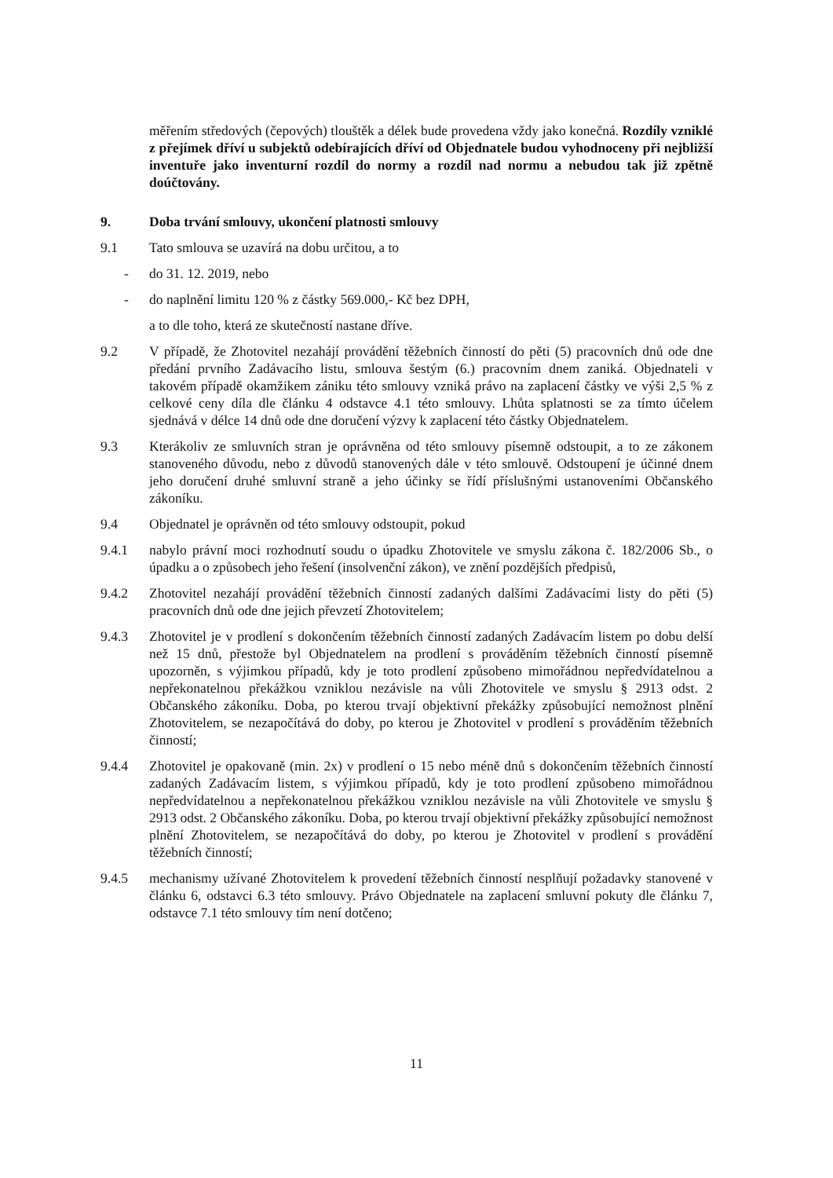měřením středových (čepových) tlouštěk a délek bude provedena vždy jako konečná. Rozdíly vzniklé z přejímek dříví u subjektů odebírajících dříví od Objednatele budou vyhodnoceny při nejbližší inventuře jako inventurní rozdíl do normy a rozdíl nad normu a nebudou tak již zpětně doúčtovány.
9. Doba trvání smlouvy, ukončení platnosti smlouvy
9.1 Tato smlouva se uzavírá na dobu určitou, a to
- do 31. 12. 2019, nebo
- do naplnění limitu 120 % z částky 569.000,- Kč bez DPH,
a to dle toho, která ze skutečností nastane dříve.
9.2 V případě, že Zhotovitel nezahájí provádění těžebních činností do pěti (5) pracovních dnů ode dne předání prvního Zadávacího listu, smlouva šestým (6.) pracovním dnem zaniká. Objednateli v takovém případě okamžikem zániku této smlouvy vzniká právo na zaplacení částky ve výši 2,5 % z celkové ceny díla dle článku 4 odstavce 4.1 této smlouvy. Lhůta splatnosti se za tímto účelem sjednává v délce 14 dnů ode dne doručení výzvy k zaplacení této částky Objednatelem.
9.3 Kterákoliv ze smluvních stran je oprávněna od této smlouvy písemně odstoupit, a to ze zákonem stanoveného důvodu, nebo z důvodů stanovených dále v této smlouvě. Odstoupení je účinné dnem jeho doručení druhé smluvní straně a jeho účinky se řídí příslušnými ustanoveními Občanského zákoníku.
9.4 Objednatel je oprávněn od této smlouvy odstoupit, pokud
9.4.1 nabylo právní moci rozhodnutí soudu o úpadku Zhotovitele ve smyslu zákona č. 182/2006 Sb., o úpadku a o způsobech jeho řešení (insolvenční zákon), ve znění pozdějších předpisů,
9.4.2 Zhotovitel nezahájí provádění těžebních činností zadaných dalšími Zadávacími listy do pěti (5) pracovních dnů ode dne jejich převzetí Zhotovitelem;
9.4.3 Zhotovitel je v prodlení s dokončením těžebních činností zadaných Zadávacím listem po dobu delší než 15 dnů, přestože byl Objednatelem na prodlení s prováděním těžebních činností písemně upozorněn, s výjimkou případů, kdy je toto prodlení způsobeno mimořádnou nepředvídatelnou a nepřekonatelnou překážkou vzniklou nezávisle na vůli Zhotovitele ve smyslu § 2913 odst. 2 Občanského zákoníku. Doba, po kterou trvají objektivní překážky způsobující nemožnost plnění Zhotovitelem, se nezapočítává do doby, po kterou je Zhotovitel v prodlení s prováděním těžebních činností;
9.4.4 Zhotovitel je opakovaně (min. 2x) v prodlení o 15 nebo méně dnů s dokončením těžebních činností zadaných Zadávacím listem, s výjimkou případů, kdy je toto prodlení způsobeno mimořádnou nepředvídatelnou a nepřekonatelnou překážkou vzniklou nezávisle na vůli Zhotovitele ve smyslu § 2913 odst. 2 Občanského zákoníku. Doba, po kterou trvají objektivní překážky způsobující nemožnost plnění Zhotovitelem, se nezapočítává do doby, po kterou je Zhotovitel v prodlení s provádění těžebních činností;
9.4.5 mechanismy užívané Zhotovitelem k provedení těžebních činností nesplňují požadavky stanovené v článku 6, odstavci 6.3 této smlouvy. Právo Objednatele na zaplacení smluvní pokuty dle článku 7, odstavce 7.1 této smlouvy tím není dotčeno;
11